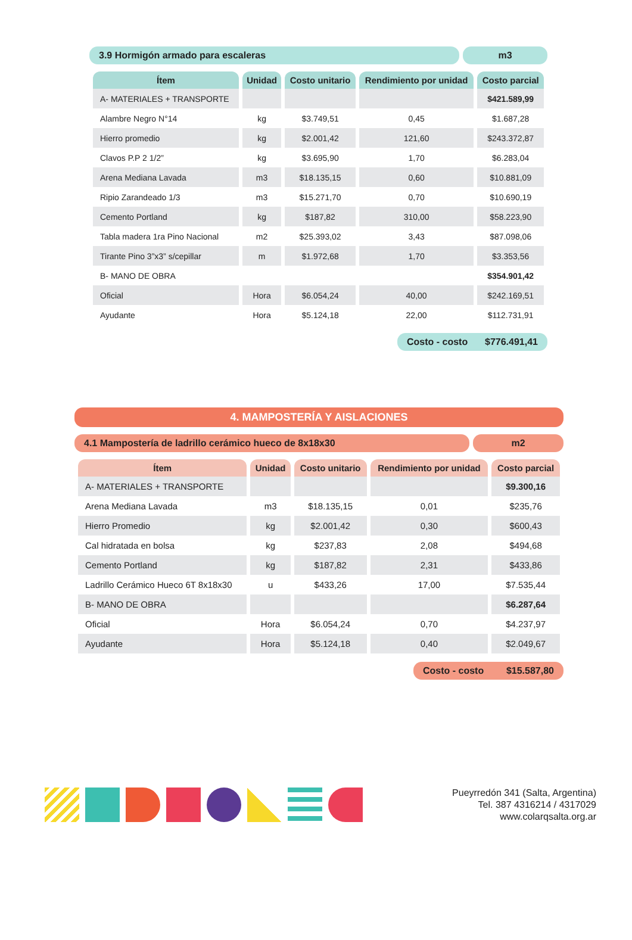3.9 Hormigón armado para escaleras
m3
| Ítem | Unidad | Costo unitario | Rendimiento por unidad | Costo parcial |
| --- | --- | --- | --- | --- |
| A- MATERIALES + TRANSPORTE | | | | $421.589,99 |
| Alambre Negro N°14 | kg | $3.749,51 | 0,45 | $1.687,28 |
| Hierro promedio | kg | $2.001,42 | 121,60 | $243.372,87 |
| Clavos P.P 2 1/2” | kg | $3.695,90 | 1,70 | $6.283,04 |
| Arena Mediana Lavada | m3 | $18.135,15 | 0,60 | $10.881,09 |
| Ripio Zarandeado 1/3 | m3 | $15.271,70 | 0,70 | $10.690,19 |
| Cemento Portland | kg | $187,82 | 310,00 | $58.223,90 |
| Tabla madera 1ra Pino Nacional | m2 | $25.393,02 | 3,43 | $87.098,06 |
| Tirante Pino 3”x3” s/cepillar | m | $1.972,68 | 1,70 | $3.353,56 |
| B- MANO DE OBRA | | | | $354.901,42 |
| Oficial | Hora | $6.054,24 | 40,00 | $242.169,51 |
| Ayudante | Hora | $5.124,18 | 22,00 | $112.731,91 |
Costo - costo $776.491,41
4. MAMPOSTERÍA Y AISLACIONES
4.1 Mampostería de ladrillo cerámico hueco de 8x18x30
m2
| Ítem | Unidad | Costo unitario | Rendimiento por unidad | Costo parcial |
| --- | --- | --- | --- | --- |
| A- MATERIALES + TRANSPORTE | | | | $9.300,16 |
| Arena Mediana Lavada | m3 | $18.135,15 | 0,01 | $235,76 |
| Hierro Promedio | kg | $2.001,42 | 0,30 | $600,43 |
| Cal hidratada en bolsa | kg | $237,83 | 2,08 | $494,68 |
| Cemento Portland | kg | $187,82 | 2,31 | $433,86 |
| Ladrillo Cerámico Hueco 6T 8x18x30 | u | $433,26 | 17,00 | $7.535,44 |
| B- MANO DE OBRA | | | | $6.287,64 |
| Oficial | Hora | $6.054,24 | 0,70 | $4.237,97 |
| Ayudante | Hora | $5.124,18 | 0,40 | $2.049,67 |
Costo - costo $15.587,80
Pueyrredón 341 (Salta, Argentina)
Tel. 387 4316214 / 4317029
www.colarqsalta.org.ar